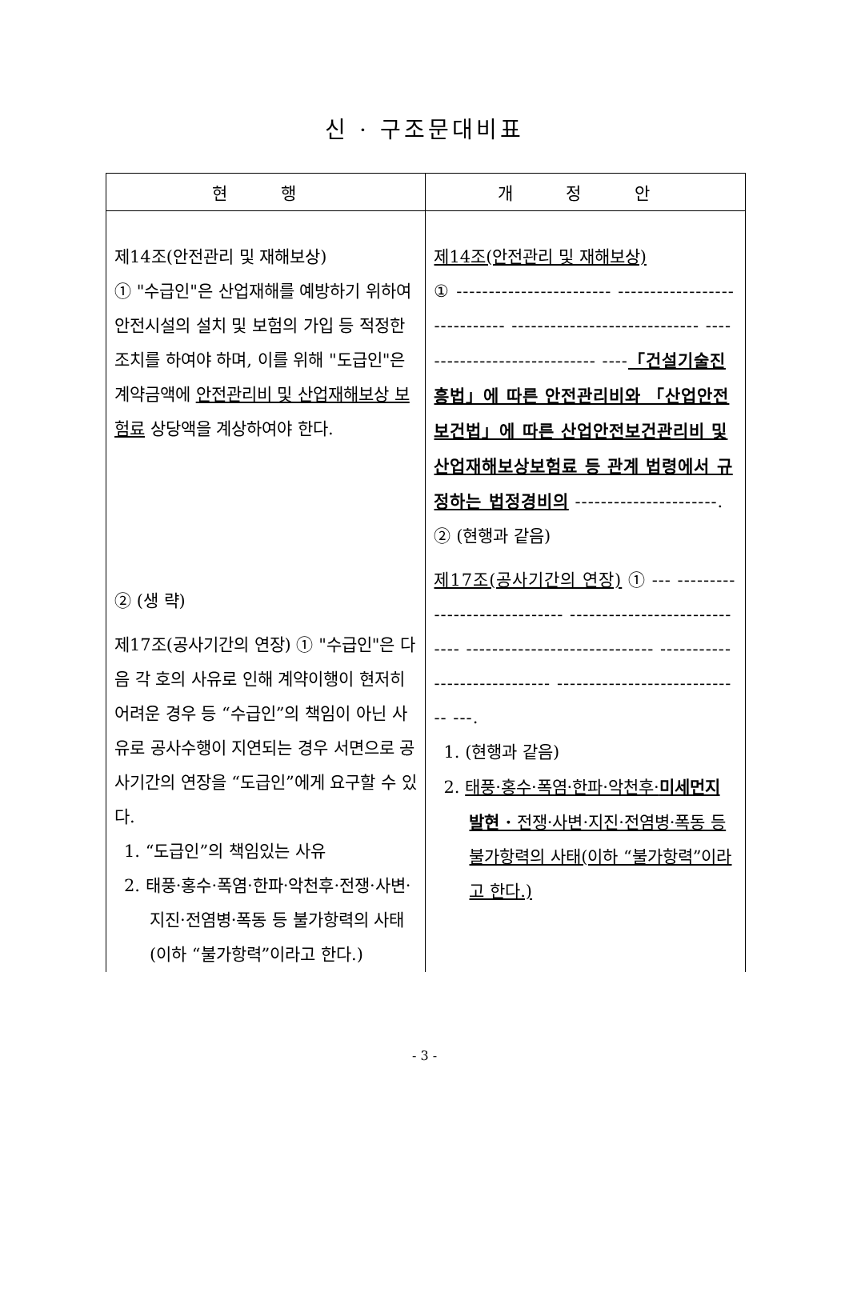신 · 구조문대비표
| 현 행 | 개 정 안 |
| --- | --- |
| 제14조(안전관리 및 재해보상) ① "수급인"은 산업재해를 예방하기 위하여 안전시설의 설치 및 보험의 가입 등 적정한 조치를 하여야 하며, 이를 위해 "도급인"은 계약금액에 안전관리비 및 산업재해보상 보험료 상당액을 계상하여야 한다. ② (생 략) 제17조(공사기간의 연장) ① "수급인"은 다음 각 호의 사유로 인해 계약이행이 현저히 어려운 경우 등 “수급인”의 책임이 아닌 사유로 공사수행이 지연되는 경우 서면으로 공사기간의 연장을 “도급인”에게 요구할 수 있다. 1. “도급인”의 책임있는 사유 2. 태풍·홍수·폭염·한파·악천후·전쟁·사변·지진·전염병·폭동 등 불가항력의 사태(이하 “불가항력”이라고 한다.) | 제14조(안전관리 및 재해보상) ① ------------------------ ----------------------------- ----------------------------- ----------------------------- ---- 「건설기술진흥법」에 따른 안전관리비와 「산업안전보건법」에 따른 산업안전보건관리비 및 산업재해보상보험료 등 관계 법령에서 규정하는 법정경비의 ----------------------. ② (현행과 같음) 제17조(공사기간의 연장) ① --- ----------------------------- ----------------------------- ----------------------------- ----------------------------- ----------------------------- ---. 1. (현행과 같음) 2. 태풍·홍수·폭염·한파·악천후· 미세먼지 발현 · 전쟁·사변·지진·전염병·폭동 등 불가항력의 사태(이하 “불가항력”이라고 한다.) |
- 3 -